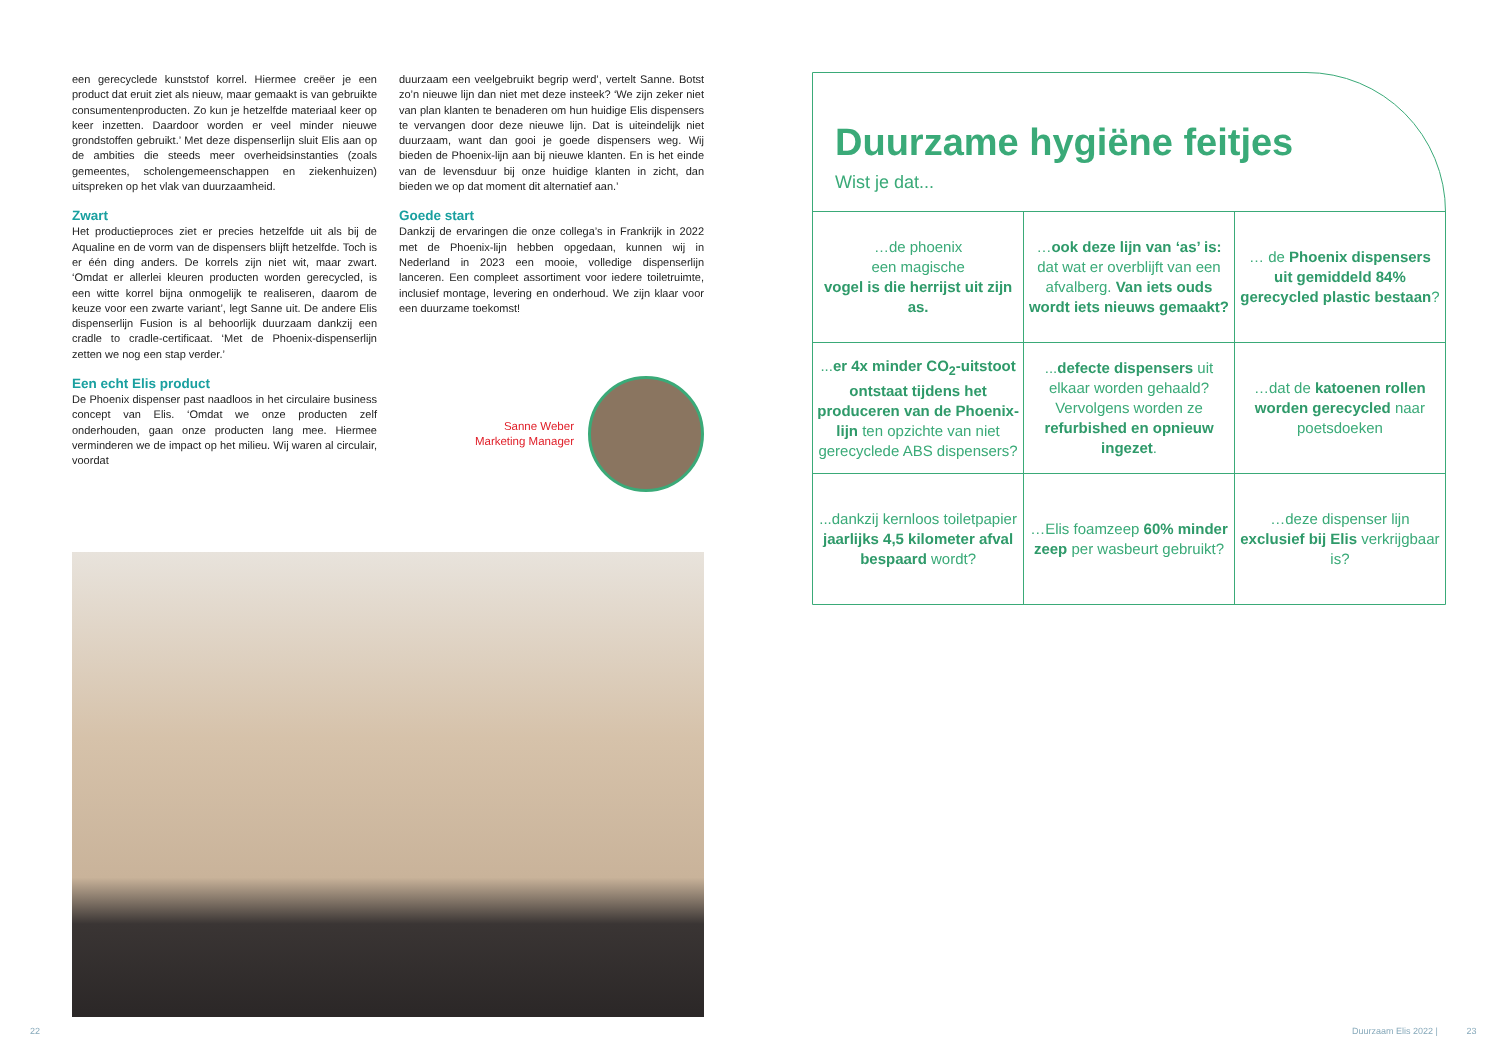een gerecyclede kunststof korrel. Hiermee creëer je een product dat eruit ziet als nieuw, maar gemaakt is van gebruikte consumentenproducten. Zo kun je hetzelfde materiaal keer op keer inzetten. Daardoor worden er veel minder nieuwe grondstoffen gebruikt.’ Met deze dispenserlijn sluit Elis aan op de ambities die steeds meer overheidsinstanties (zoals gemeentes, scholengemeenschappen en ziekenhuizen) uitspreken op het vlak van duurzaamheid.
Zwart
Het productieproces ziet er precies hetzelfde uit als bij de Aqualine en de vorm van de dispensers blijft hetzelfde. Toch is er één ding anders. De korrels zijn niet wit, maar zwart. ‘Omdat er allerlei kleuren producten worden gerecycled, is een witte korrel bijna onmogelijk te realiseren, daarom de keuze voor een zwarte variant’, legt Sanne uit. De andere Elis dispenserlijn Fusion is al behoorlijk duurzaam dankzij een cradle to cradle-certificaat. ‘Met de Phoenix-dispenserlijn zetten we nog een stap verder.’
Een echt Elis product
De Phoenix dispenser past naadloos in het circulaire business concept van Elis. ‘Omdat we onze producten zelf onderhouden, gaan onze producten lang mee. Hiermee verminderen we de impact op het milieu. Wij waren al circulair, voordat
duurzaam een veelgebruikt begrip werd’, vertelt Sanne. Botst zo’n nieuwe lijn dan niet met deze insteek? ‘We zijn zeker niet van plan klanten te benaderen om hun huidige Elis dispensers te vervangen door deze nieuwe lijn. Dat is uiteindelijk niet duurzaam, want dan gooi je goede dispensers weg. Wij bieden de Phoenix-lijn aan bij nieuwe klanten. En is het einde van de levensduur bij onze huidige klanten in zicht, dan bieden we op dat moment dit alternatief aan.’
Goede start
Dankzij de ervaringen die onze collega’s in Frankrijk in 2022 met de Phoenix-lijn hebben opgedaan, kunnen wij in Nederland in 2023 een mooie, volledige dispenserlijn lanceren. Een compleet assortiment voor iedere toiletruimte, inclusief montage, levering en onderhoud. We zijn klaar voor een duurzame toekomst!
Sanne Weber
Marketing Manager
Duurzame hygiëne feitjes
Wist je dat...
| …de phoenix een magische vogel is die herrijst uit zijn as. | … ook deze lijn van ‘as’ is: dat wat er overblijft van een afvalberg. Van iets ouds wordt iets nieuws gemaakt? | … de Phoenix dispensers uit gemiddeld 84% gerecycled plastic bestaan ? |
| ... er 4x minder CO<sub>2</sub>-uitstoot ontstaat tijdens het produceren van de Phoenix-lijn ten opzichte van niet gerecyclede ABS dispensers? | ... defecte dispensers uit elkaar worden gehaald? Vervolgens worden ze refurbished en opnieuw ingezet . | …dat de katoenen rollen worden gerecycled naar poetsdoeken |
| ...dankzij kernloos toiletpapier jaarlijks 4,5 kilometer afval bespaard wordt? | …Elis foamzeep 60% minder zeep per wasbeurt gebruikt? | …deze dispenser lijn exclusief bij Elis verkrijgbaar is? |
22 Duurzaam Elis 2022 | 23